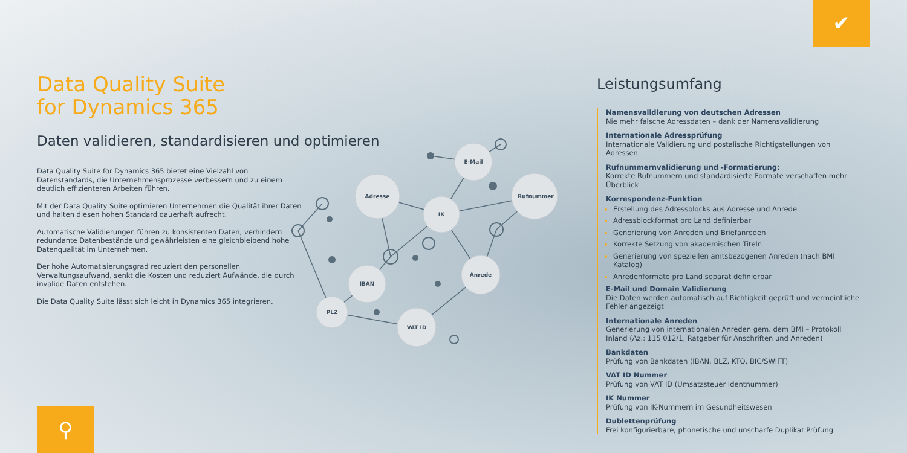✔
⚲
Data Quality Suite
for Dynamics 365
Daten validieren, standardisieren und optimieren
Data Quality Suite for Dynamics 365 bietet eine Vielzahl von Datenstandards, die Unternehmensprozesse verbessern und zu einem deutlich effizienteren Arbeiten führen.
Mit der Data Quality Suite optimieren Unternehmen die Qualität ihrer Daten und halten diesen hohen Standard dauerhaft aufrecht.
Automatische Validierungen führen zu konsistenten Daten, verhindern redundante Datenbestände und gewährleisten eine gleichbleibend hohe Datenqualität im Unternehmen.
Der hohe Automatisierungsgrad reduziert den personellen Verwaltungsaufwand, senkt die Kosten und reduziert Aufwände, die durch invalide Daten entstehen.
Die Data Quality Suite lässt sich leicht in Dynamics 365 integrieren.
Adresse
E-Mail
Rufnummer
IK
Anrede
IBAN
PLZ
VAT ID
Leistungsumfang
Namensvalidierung von deutschen Adressen
Nie mehr falsche Adressdaten – dank der Namensvalidierung
Internationale Adressprüfung
Internationale Validierung und postalische Richtigstellungen von Adressen
Rufnummernvalidierung und -Formatierung:
Korrekte Rufnummern und standardisierte Formate verschaffen mehr Überblick
Korrespondenz-Funktion
Erstellung des Adressblocks aus Adresse und Anrede
Adressblockformat pro Land definierbar
Generierung von Anreden und Briefanreden
Korrekte Setzung von akademischen Titeln
Generierung von speziellen amtsbezogenen Anreden (nach BMI Katalog)
Anredenformate pro Land separat definierbar
E-Mail und Domain Validierung
Die Daten werden automatisch auf Richtigkeit geprüft und vermeintliche Fehler angezeigt
Internationale Anreden
Generierung von internationalen Anreden gem. dem BMI – Protokoll Inland (Az.: 115 012/1, Ratgeber für Anschriften und Anreden)
Bankdaten
Prüfung von Bankdaten (IBAN, BLZ, KTO, BIC/SWIFT)
VAT ID Nummer
Prüfung von VAT ID (Umsatzsteuer Identnummer)
IK Nummer
Prüfung von IK-Nummern im Gesundheitswesen
Dublettenprüfung
Frei konfigurierbare, phonetische und unscharfe Duplikat Prüfung